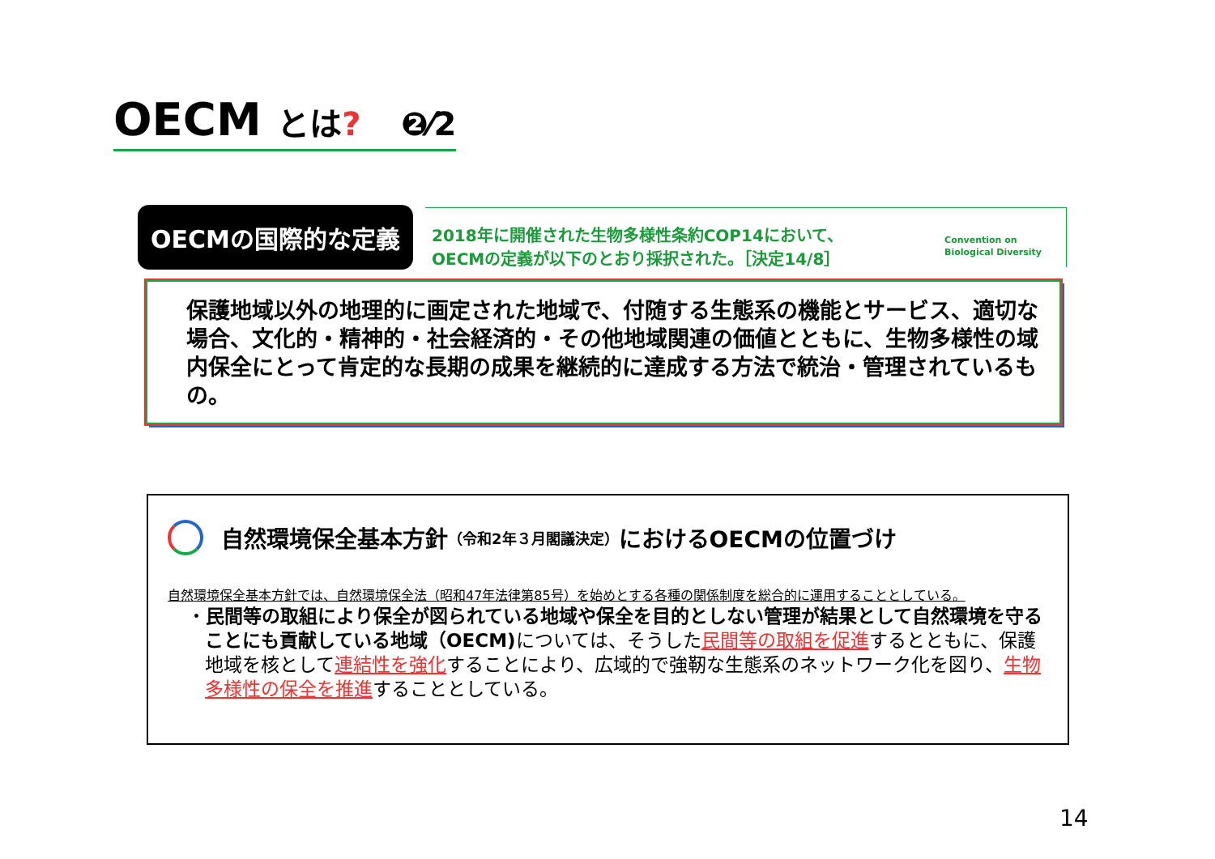OECM とは? ❷⁄2
OECMの国際的な定義
2018年に開催された生物多様性条約COP14において、
OECMの定義が以下のとおり採択された。［決定14/8］
Convention on
Biological Diversity
保護地域以外の地理的に画定された地域で、付随する生態系の機能とサービス、適切な場合、文化的・精神的・社会経済的・その他地域関連の価値とともに、生物多様性の域内保全にとって肯定的な長期の成果を継続的に達成する方法で統治・管理されているもの。
自然環境保全基本方針 （令和2年３月閣議決定） におけるOECMの位置づけ
自然環境保全基本方針では、自然環境保全法（昭和47年法律第85号）を始めとする各種の関係制度を総合的に運用することとしている。
・民間等の取組により保全が図られている地域や保全を目的としない管理が結果として自然環境を守ることにも貢献している地域（OECM) については、そうした民間等の取組を促進するとともに、保護地域を核として連結性を強化することにより、広域的で強靭な生態系のネットワーク化を図り、生物多様性の保全を推進することとしている。
14